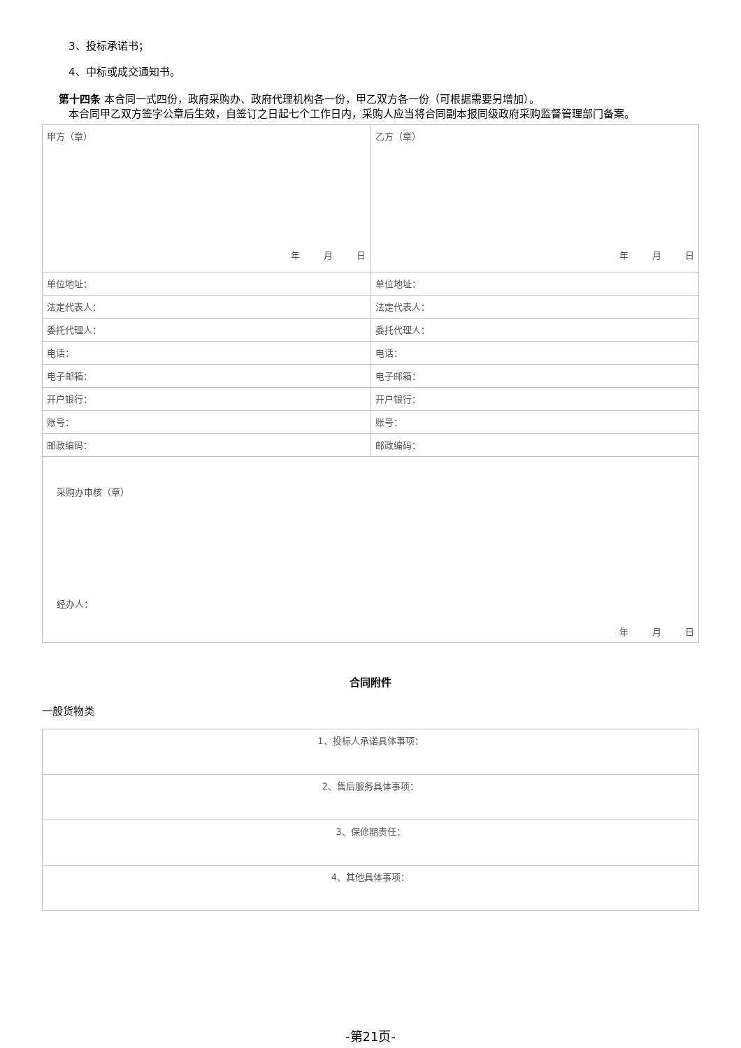3、投标承诺书；
4、中标或成交通知书。
第十四条 本合同一式四份，政府采购办、政府代理机构各一份，甲乙双方各一份（可根据需要另增加）。
本合同甲乙双方签字公章后生效，自签订之日起七个工作日内，采购人应当将合同副本报同级政府采购监督管理部门备案。
| 甲方（章） 年 月 日 | 乙方（章） 年 月 日 |
| 单位地址： | 单位地址： |
| 法定代表人： | 法定代表人： |
| 委托代理人： | 委托代理人： |
| 电话： | 电话： |
| 电子邮箱： | 电子邮箱： |
| 开户银行： | 开户银行： |
| 账号： | 账号： |
| 邮政编码： | 邮政编码： |
| 采购办审核（章） 经办人： 年 月 日 | |
合同附件
一般货物类
| 1、投标人承诺具体事项： |
| 2、售后服务具体事项： |
| 3、保修期责任： |
| 4、其他具体事项： |
-第21页-